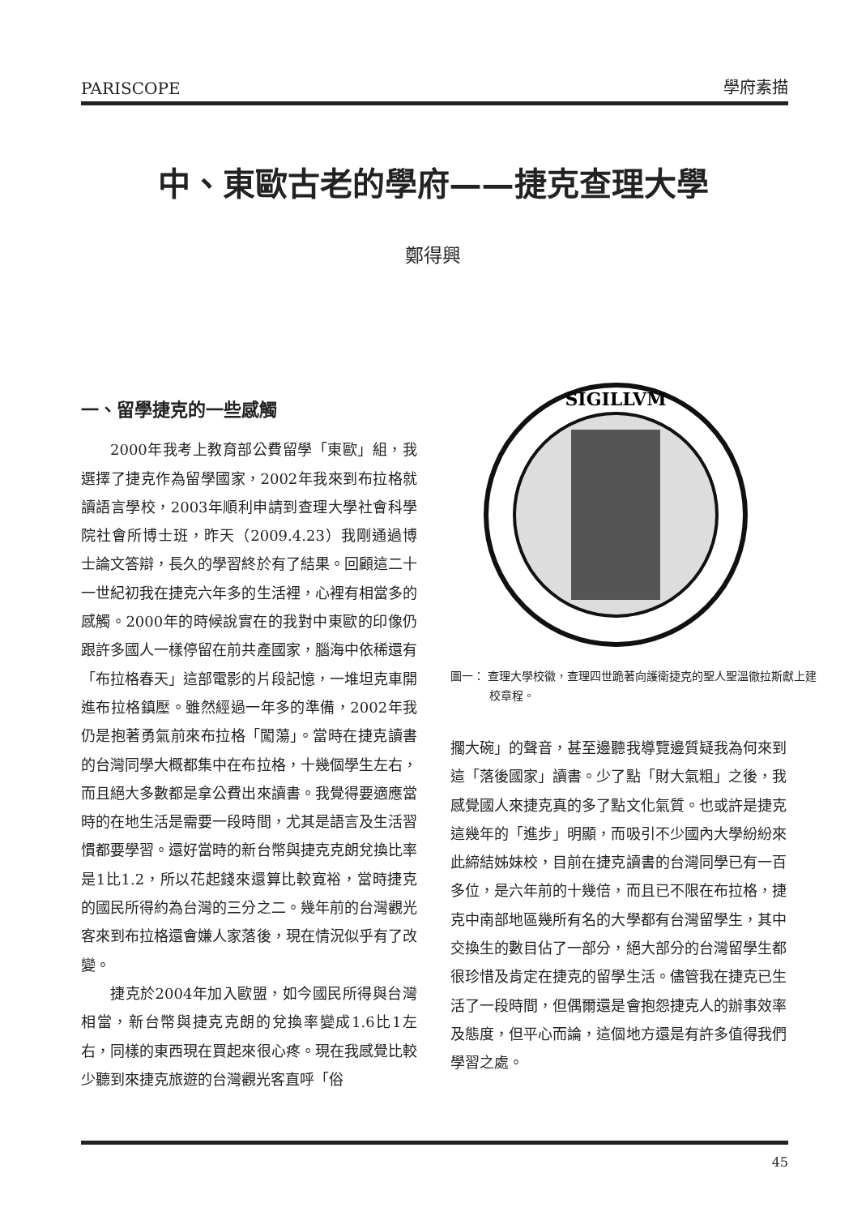PARISCOPE 學府素描
中、東歐古老的學府——捷克查理大學
鄭得興
一、留學捷克的一些感觸
2000年我考上教育部公費留學「東歐」組，我選擇了捷克作為留學國家，2002年我來到布拉格就讀語言學校，2003年順利申請到查理大學社會科學院社會所博士班，昨天（2009.4.23）我剛通過博士論文答辯，長久的學習終於有了結果。回顧這二十一世紀初我在捷克六年多的生活裡，心裡有相當多的感觸。2000年的時候說實在的我對中東歐的印像仍跟許多國人一樣停留在前共產國家，腦海中依稀還有「布拉格春天」這部電影的片段記憶，一堆坦克車開進布拉格鎮壓。雖然經過一年多的準備，2002年我仍是抱著勇氣前來布拉格「闖蕩」。當時在捷克讀書的台灣同學大概都集中在布拉格，十幾個學生左右，而且絕大多數都是拿公費出來讀書。我覺得要適應當時的在地生活是需要一段時間，尤其是語言及生活習慣都要學習。還好當時的新台幣與捷克克朗兌換比率是1比1.2，所以花起錢來還算比較寬裕，當時捷克的國民所得約為台灣的三分之二。幾年前的台灣觀光客來到布拉格還會嫌人家落後，現在情況似乎有了改變。
捷克於2004年加入歐盟，如今國民所得與台灣相當，新台幣與捷克克朗的兌換率變成1.6比1左右，同樣的東西現在買起來很心疼。現在我感覺比較少聽到來捷克旅遊的台灣觀光客直呼「俗
SIGILLVM
圖一： 查理大學校徽，查理四世跪著向護衛捷克的聖人聖溫徹拉斯獻上建校章程。
擱大碗」的聲音，甚至邊聽我導覽邊質疑我為何來到這「落後國家」讀書。少了點「財大氣粗」之後，我感覺國人來捷克真的多了點文化氣質。也或許是捷克這幾年的「進步」明顯，而吸引不少國內大學紛紛來此締結姊妹校，目前在捷克讀書的台灣同學已有一百多位，是六年前的十幾倍，而且已不限在布拉格，捷克中南部地區幾所有名的大學都有台灣留學生，其中交換生的數目佔了一部分，絕大部分的台灣留學生都很珍惜及肯定在捷克的留學生活。儘管我在捷克已生活了一段時間，但偶爾還是會抱怨捷克人的辦事效率及態度，但平心而論，這個地方還是有許多值得我們學習之處。
45